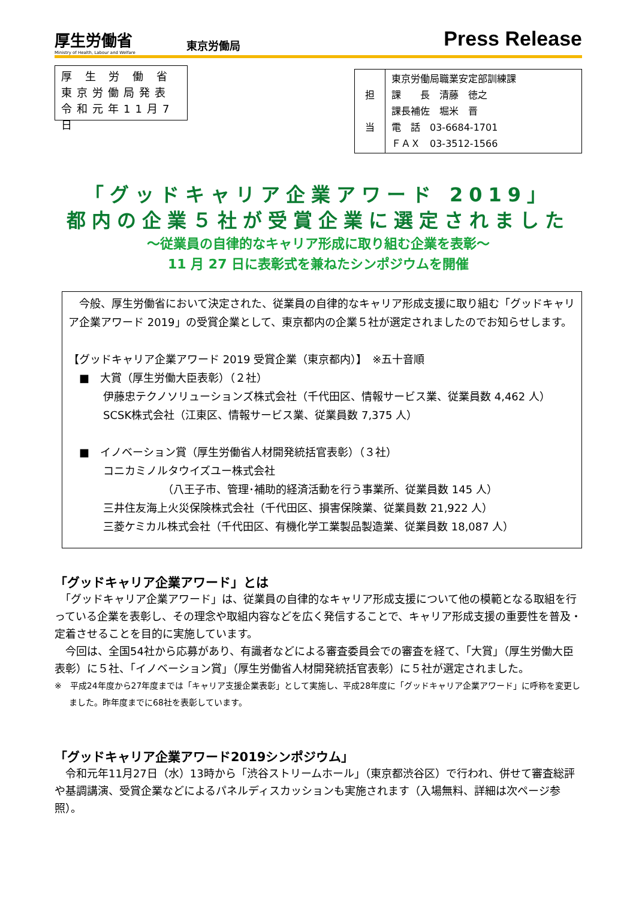厚生労働省
Ministry of Health, Labour and Welfare
東京労働局
Press Release
厚 生 労 働 省
東京労働局発表
令和元年11月7日
| 担 当 | 東京労働局職業安定部訓練課 課 長 清藤 徳之 課長補佐 堀米 晋 電 話 03-6684-1701 ＦＡＸ 03-3512-1566 |
「グッドキャリア企業アワード 2019」
都内の企業５社が受賞企業に選定されました
～従業員の自律的なキャリア形成に取り組む企業を表彰～
11 月 27 日に表彰式を兼ねたシンポジウムを開催
　今般、厚生労働省において決定された、従業員の自律的なキャリア形成支援に取り組む「グッドキャリア企業アワード 2019」の受賞企業として、東京都内の企業５社が選定されましたのでお知らせします。
【グッドキャリア企業アワード 2019 受賞企業（東京都内）】　※五十音順
　■　大賞（厚生労働大臣表彰）（２社）
伊藤忠テクノソリューションズ株式会社（千代田区、情報サービス業、従業員数 4,462 人）
SCSK株式会社（江東区、情報サービス業、従業員数 7,375 人）
　■　イノベーション賞（厚生労働省人材開発統括官表彰）（３社）
コニカミノルタウイズユー株式会社
　　　　　　（八王子市、管理･補助的経済活動を行う事業所、従業員数 145 人）
三井住友海上火災保険株式会社（千代田区、損害保険業、従業員数 21,922 人）
三菱ケミカル株式会社（千代田区、有機化学工業製品製造業、従業員数 18,087 人）
「グッドキャリア企業アワード」とは
　「グッドキャリア企業アワード」は、従業員の自律的なキャリア形成支援について他の模範となる取組を行っている企業を表彰し、その理念や取組内容などを広く発信することで、キャリア形成支援の重要性を普及・定着させることを目的に実施しています。
　今回は、全国54社から応募があり、有識者などによる審査委員会での審査を経て、「大賞」（厚生労働大臣表彰）に５社、「イノベーション賞」（厚生労働省人材開発統括官表彰）に５社が選定されました。
※　平成24年度から27年度までは「キャリア支援企業表彰」として実施し、平成28年度に「グッドキャリア企業アワード」に呼称を変更しました。昨年度までに68社を表彰しています。
「グッドキャリア企業アワード2019シンポジウム」
　令和元年11月27日（水）13時から「渋谷ストリームホール」（東京都渋谷区）で行われ、併せて審査総評や基調講演、受賞企業などによるパネルディスカッションも実施されます（入場無料、詳細は次ページ参照）。